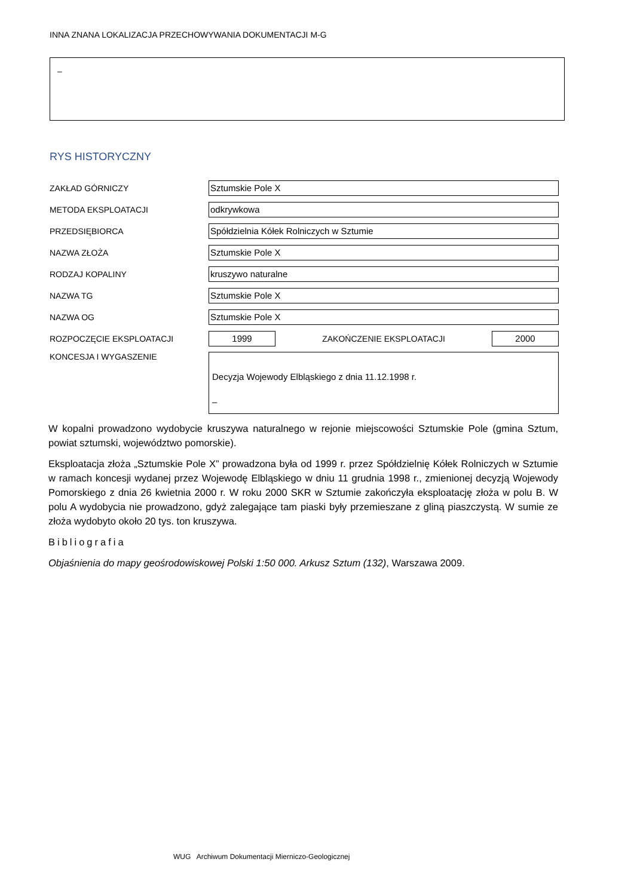INNA ZNANA LOKALIZACJA PRZECHOWYWANIA DOKUMENTACJI M-G
–
RYS HISTORYCZNY
ZAKŁAD GÓRNICZY
Sztumskie Pole X
METODA EKSPLOATACJI
odkrywkowa
PRZEDSIĘBIORCA
Spółdzielnia Kółek Rolniczych w Sztumie
NAZWA ZŁOŻA
Sztumskie Pole X
RODZAJ KOPALINY
kruszywo naturalne
NAZWA TG
Sztumskie Pole X
NAZWA OG
Sztumskie Pole X
ROZPOCZĘCIE EKSPLOATACJI
1999
ZAKOŃCZENIE EKSPLOATACJI
2000
KONCESJA I WYGASZENIE
Decyzja Wojewody Elbląskiego z dnia 11.12.1998 r.
–
W kopalni prowadzono wydobycie kruszywa naturalnego w rejonie miejscowości Sztumskie Pole (gmina Sztum, powiat sztumski, województwo pomorskie).
Eksploatacja złoża „Sztumskie Pole X” prowadzona była od 1999 r. przez Spółdzielnię Kółek Rolniczych w Sztumie w ramach koncesji wydanej przez Wojewodę Elbląskiego w dniu 11 grudnia 1998 r., zmienionej decyzją Wojewody Pomorskiego z dnia 26 kwietnia 2000 r. W roku 2000 SKR w Sztumie zakończyła eksploatację złoża w polu B. W polu A wydobycia nie prowadzono, gdyż zalegające tam piaski były przemieszane z gliną piaszczystą. W sumie ze złoża wydobyto około 20 tys. ton kruszywa.
Bibliografia
Objaśnienia do mapy geośrodowiskowej Polski 1:50 000. Arkusz Sztum (132), Warszawa 2009.
WUG Archiwum Dokumentacji Mierniczo-Geologicznej